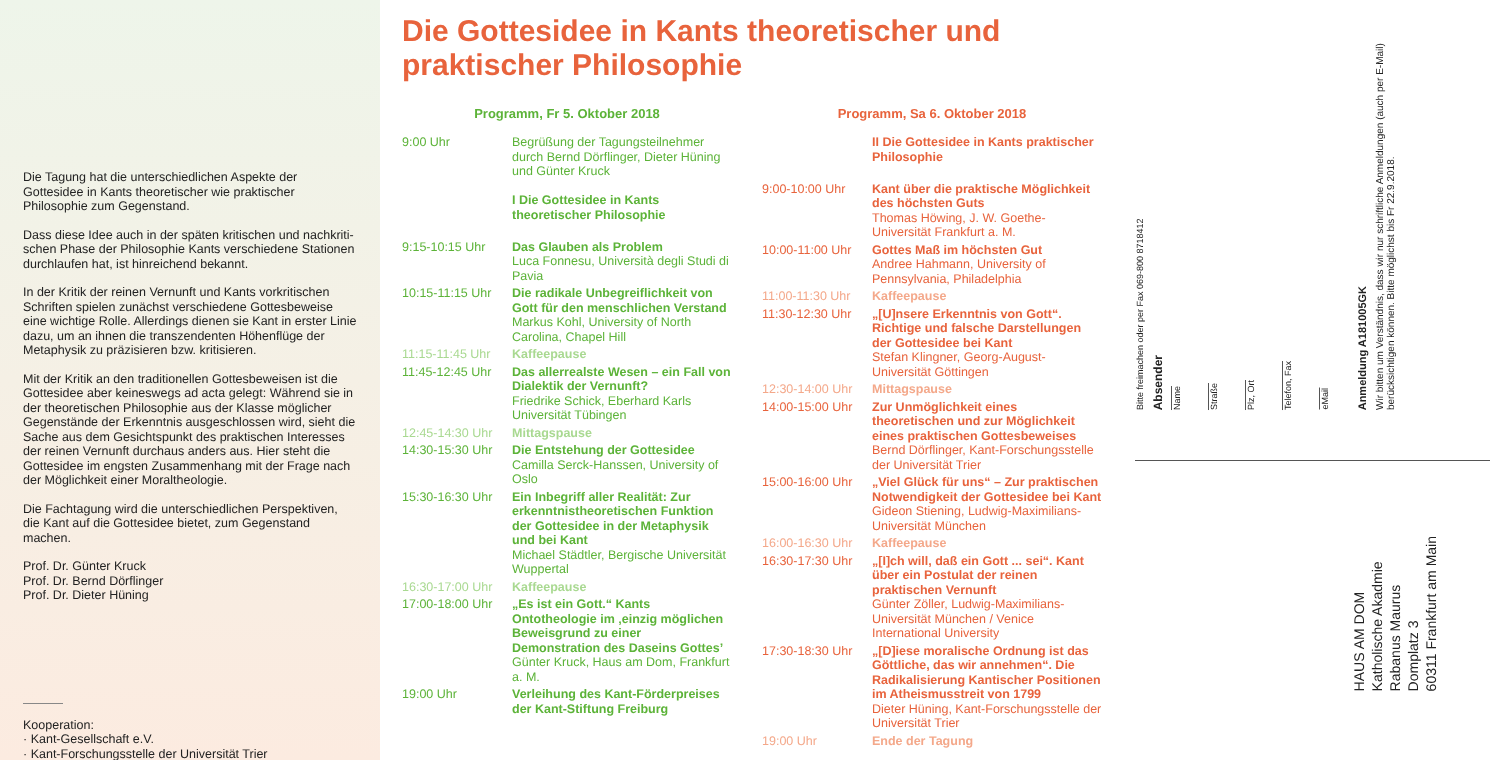Die Tagung hat die unterschiedlichen Aspekte der Gottesidee in Kants theoretischer wie praktischer Philosophie zum Gegenstand.
Dass diese Idee auch in der späten kritischen und nachkriti­schen Phase der Philosophie Kants verschiedene Stationen durchlaufen hat, ist hinreichend bekannt.
In der Kritik der reinen Vernunft und Kants vorkritischen Schriften spielen zunächst verschiedene Gottesbeweise eine wichtige Rolle. Allerdings dienen sie Kant in erster Linie dazu, um an ihnen die transzendenten Höhenflüge der Metaphysik zu präzisieren bzw. kritisieren.
Mit der Kritik an den traditionellen Gottesbeweisen ist die Gottesidee aber keineswegs ad acta gelegt: Während sie in der theoretischen Philosophie aus der Klasse möglicher Gegenstände der Erkenntnis ausgeschlossen wird, sieht die Sache aus dem Gesichtspunkt des praktischen Interesses der reinen Vernunft durchaus anders aus. Hier steht die Gottesidee im engsten Zusammenhang mit der Frage nach der Möglichkeit einer Moraltheologie.
Die Fachtagung wird die unterschiedlichen Perspektiven, die Kant auf die Gottesidee bietet, zum Gegenstand machen.
Prof. Dr. Günter Kruck
Prof. Dr. Bernd Dörflinger
Prof. Dr. Dieter Hüning
Kooperation:
· Kant-Gesellschaft e.V.
· Kant-Forschungsstelle der Universität Trier
Die Gottesidee in Kants theoretischer und praktischer Philosophie
Programm, Fr 5. Oktober 2018
| 9:00 Uhr | Begrüßung der Tagungsteilnehmer durch Bernd Dörflinger, Dieter Hüning und Günter Kruck I Die Gottesidee in Kants theoretischer Philosophie |
| 9:15-10:15 Uhr | Das Glauben als Problem Luca Fonnesu, Università degli Studi di Pavia |
| 10:15-11:15 Uhr | Die radikale Unbegreiflichkeit von Gott für den menschlichen Verstand Markus Kohl, University of North Carolina, Chapel Hill |
| 11:15-11:45 Uhr | Kaffeepause |
| 11:45-12:45 Uhr | Das allerrealste Wesen – ein Fall von Dialektik der Vernunft? Friedrike Schick, Eberhard Karls Universität Tübingen |
| 12:45-14:30 Uhr | Mittagspause |
| 14:30-15:30 Uhr | Die Entstehung der Gottesidee Camilla Serck-Hanssen, University of Oslo |
| 15:30-16:30 Uhr | Ein Inbegriff aller Realität: Zur erkennt­nistheoretischen Funktion der Gottesidee in der Metaphysik und bei Kant Michael Städtler, Bergische Universität Wuppertal |
| 16:30-17:00 Uhr | Kaffeepause |
| 17:00-18:00 Uhr | „Es ist ein Gott.“ Kants Ontotheologie im ‚einzig möglichen Beweisgrund zu einer Demonstration des Daseins Gottes’ Günter Kruck, Haus am Dom, Frankfurt a. M. |
| 19:00 Uhr | Verleihung des Kant-Förderpreises der Kant-Stiftung Freiburg |
Programm, Sa 6. Oktober 2018
| | II Die Gottesidee in Kants praktischer Philosophie |
| 9:00-10:00 Uhr | Kant über die praktische Möglichkeit des höchsten Guts Thomas Höwing, J. W. Goethe-Universität Frankfurt a. M. |
| 10:00-11:00 Uhr | Gottes Maß im höchsten Gut Andree Hahmann, University of Pennsylvania, Philadelphia |
| 11:00-11:30 Uhr | Kaffeepause |
| 11:30-12:30 Uhr | „[U]nsere Erkenntnis von Gott“. Richtige und falsche Darstellungen der Gottesidee bei Kant Stefan Klingner, Georg-August-Universität Göttingen |
| 12:30-14:00 Uhr | Mittagspause |
| 14:00-15:00 Uhr | Zur Unmöglichkeit eines theoretischen und zur Möglichkeit eines praktischen Gottesbeweises Bernd Dörflinger, Kant-Forschungsstelle der Universität Trier |
| 15:00-16:00 Uhr | „Viel Glück für uns“ – Zur praktischen Notwendigkeit der Gottesidee bei Kant Gideon Stiening, Ludwig-Maximilians-Universität München |
| 16:00-16:30 Uhr | Kaffeepause |
| 16:30-17:30 Uhr | „[I]ch will, daß ein Gott ... sei“. Kant über ein Postulat der reinen praktischen Vernunft Günter Zöller, Ludwig-Maximilians-Universität München / Venice International University |
| 17:30-18:30 Uhr | „[D]iese moralische Ordnung ist das Göttliche, das wir annehmen“. Die Radikalisierung Kantischer Positionen im Atheismusstreit von 1799 Dieter Hüning, Kant-Forschungsstelle der Universität Trier |
| 19:00 Uhr | Ende der Tagung |
Bitte freimachen oder per Fax 069-800 8718412 Absender Name Straße Plz, Ort Telefon, Fax eMail Anmeldung A181005GK Wir bitten um Verständnis, dass wir nur schriftliche Anmeldungen (auch per E-Mail) berücksichtigen können. Bitte möglichst bis Fr 22.9.2018.
HAUS AM DOM
Katholische Akadmie
Rabanus Maurus
Domplatz 3
60311 Frankfurt am Main